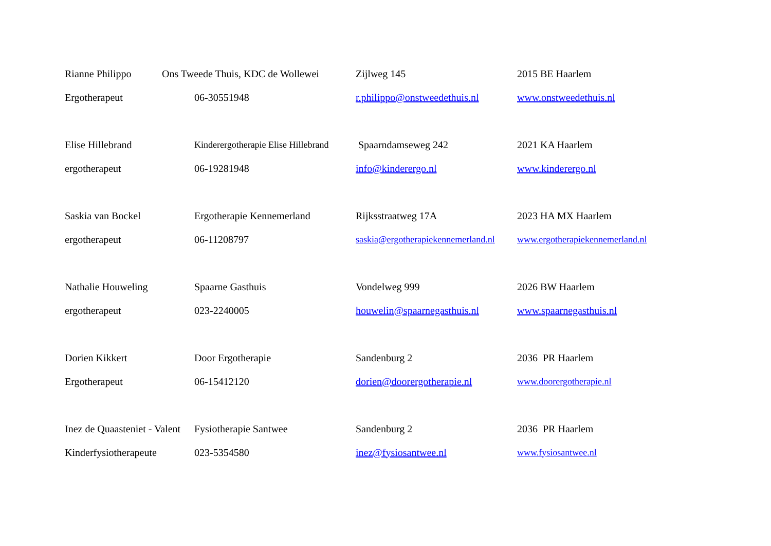| Rianne Philippo | Ons Tweede Thuis, KDC de Wollewei | Zijlweg 145 | 2015 BE Haarlem |
| Ergotherapeut | 06-30551948 | r.philippo@onstweedethuis.nl | www.onstweedethuis.nl |
| Elise Hillebrand | Kinderergotherapie Elise Hillebrand | Spaarndamseweg 242 | 2021 KA Haarlem |
| ergotherapeut | 06-19281948 | info@kinderergo.nl | www.kinderergo.nl |
| Saskia van Bockel | Ergotherapie Kennemerland | Rijksstraatweg 17A | 2023 HA MX Haarlem |
| ergotherapeut | 06-11208797 | saskia@ergotherapiekennemerland.nl | www.ergotherapiekennemerland.nl |
| Nathalie Houweling | Spaarne Gasthuis | Vondelweg 999 | 2026 BW Haarlem |
| ergotherapeut | 023-2240005 | houwelin@spaarnegasthuis.nl | www.spaarnegasthuis.nl |
| Dorien Kikkert | Door Ergotherapie | Sandenburg 2 | 2036 PR Haarlem |
| Ergotherapeut | 06-15412120 | dorien@doorergotherapie.nl | www.doorergotherapie.nl |
| Inez de Quaasteniet - Valent | Fysiotherapie Santwee | Sandenburg 2 | 2036 PR Haarlem |
| Kinderfysiotherapeute | 023-5354580 | inez@fysiosantwee.nl | www.fysiosantwee.nl |